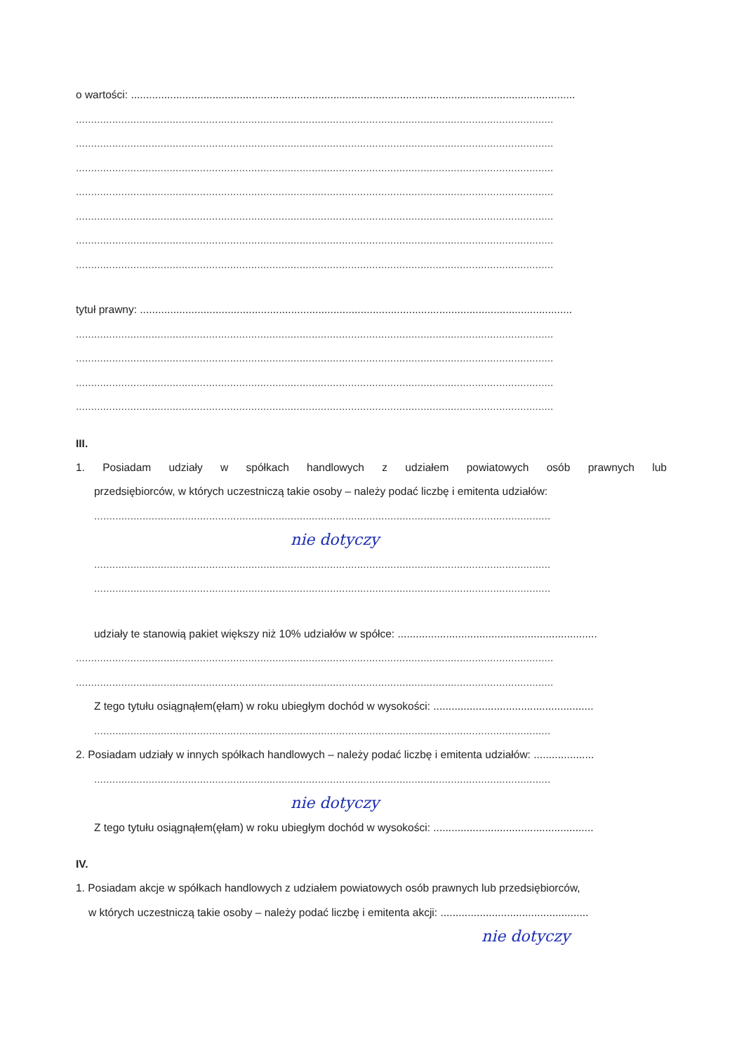o wartości: ...................................................................................................................................................
..............................................................................................................................................................
..............................................................................................................................................................
..............................................................................................................................................................
..............................................................................................................................................................
..............................................................................................................................................................
..............................................................................................................................................................
..............................................................................................................................................................
tytuł prawny: ...............................................................................................................................................
..............................................................................................................................................................
..............................................................................................................................................................
..............................................................................................................................................................
..............................................................................................................................................................
III.
1. Posiadam udziały w spółkach handlowych z udziałem powiatowych osób prawnych lub
przedsiębiorców, w których uczestniczą takie osoby – należy podać liczbę i emitenta udziałów:
.......................................................................................................................................................
nie dotyczy
.......................................................................................................................................................
.......................................................................................................................................................
udziały te stanowią pakiet większy niż 10% udziałów w spółce: ..................................................................
..............................................................................................................................................................
..............................................................................................................................................................
Z tego tytułu osiągnąłem(ęłam) w roku ubiegłym dochód w wysokości: .....................................................
.......................................................................................................................................................
2. Posiadam udziały w innych spółkach handlowych – należy podać liczbę i emitenta udziałów: ....................
.......................................................................................................................................................
nie dotyczy
Z tego tytułu osiągnąłem(ęłam) w roku ubiegłym dochód w wysokości: .....................................................
IV.
1. Posiadam akcje w spółkach handlowych z udziałem powiatowych osób prawnych lub przedsiębiorców,
w których uczestniczą takie osoby – należy podać liczbę i emitenta akcji: .................................................
nie dotyczy